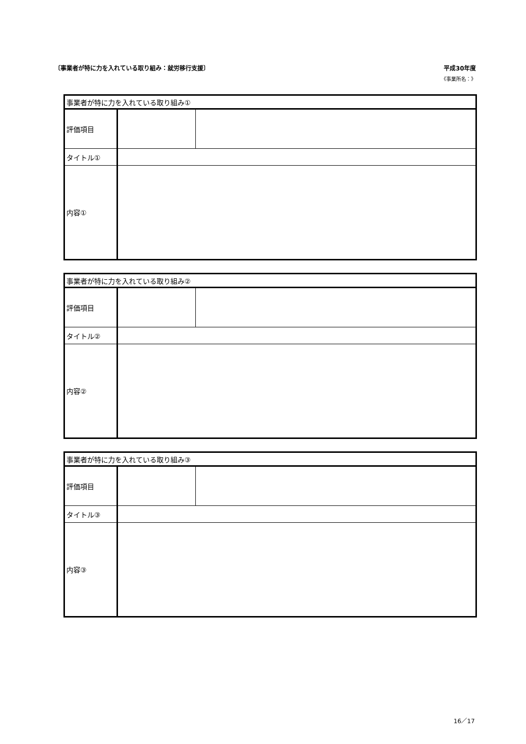〔事業者が特に力を入れている取り組み：就労移行支援〕
平成30年度
《事業所名：》
| 事業者が特に力を入れている取り組み① | | |
| 評価項目 | | |
| タイトル① | | |
| 内容① | | |
| 事業者が特に力を入れている取り組み② | | |
| 評価項目 | | |
| タイトル② | | |
| 内容② | | |
| 事業者が特に力を入れている取り組み③ | | |
| 評価項目 | | |
| タイトル③ | | |
| 内容③ | | |
16／17